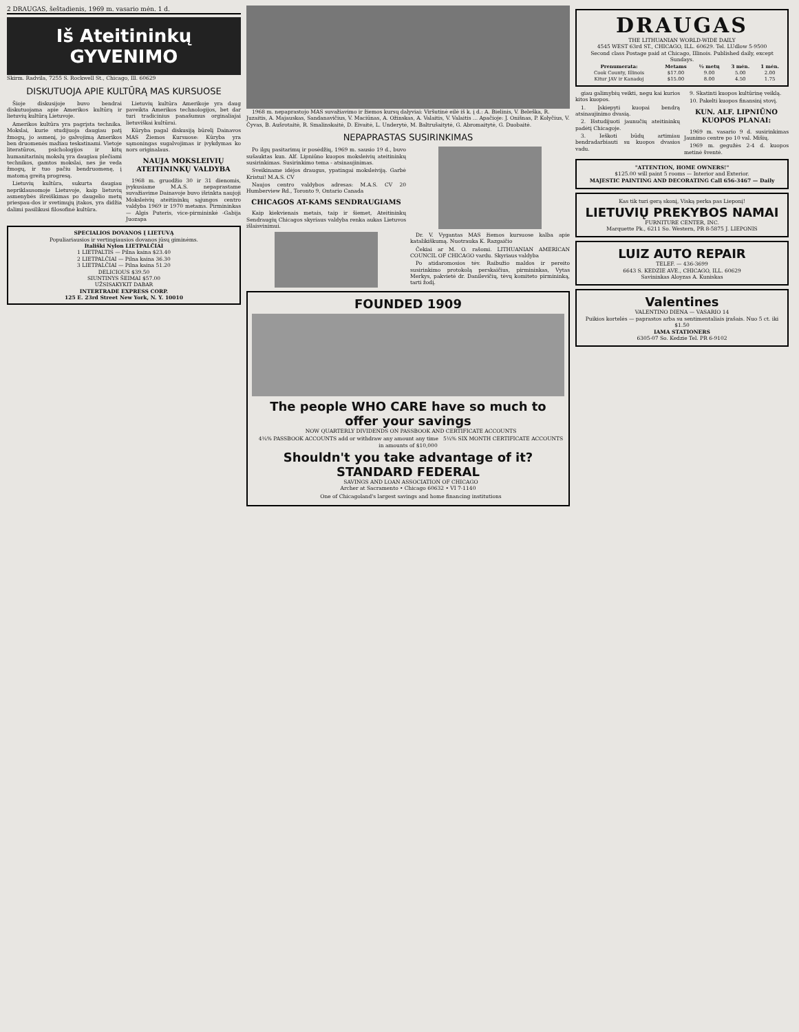2 DRAUGAS, šeštadienis, 1969 m. vasario mėn. 1 d.
Iš Ateitininkų GYVENIMO
Skirm. Radvila, 7255 S. Rockwell St., Chicago, Ill. 60629
DISKUTUOJA APIE KULTŪRĄ MAS KURSUOSE
Šioje diskusijoje buvo bendrai diskutuojama apie Amerikos kultūrą ir lietuvių kultūrą Lietuvoje.
Amerikos kultūra yra pagrįsta technika. Mokslai, kurie studijuoja daugiau patį žmogų, jo asmenį, jo galvojimą Amerikos ben druomenės mažiau teskatinami. Vietoje literatūros, psichologijos ir kitų humanitarinių mokslų yra daugiau plečiami technikos, gamtos mokslai, nes jie veda žmogų, ir tuo pačiu bendruomenę, į matomą greitą progresą.
Lietuvių kultūra, sukurta daugiau nepriklausomoje Lietuvoje, kaip lietuvių asmenybės išreiškimas po daugelio metų priespau-dos ir svetimųjų įtakos, yra didžia dalimi pasilikusi filosofinė kultūra.
Lietuvių kultūra Amerikoje yra daug paveikta Amerikos technologijos, bet dar turi tradicinius panašumus orginaliajai lietuviškai kultūrai.
Kūryba pagal diskusiją būrelį Dainavos MAS Žiemos Kursuose: Kūryba yra sąmoningas sugalvojimas ir įvykdymas ko nors originalaus.
NAUJA MOKSLEIVIŲ ATEITININKŲ VALDYBA
1968 m. gruodžio 30 ir 31 dienomis, įvykusiame M.A.S. nepaprastame suvažiavime Dainavoje buvo išrinkta naujoji Moksleivių ateitininkų sąjungos centro valdyba 1969 ir 1970 metams. Pirmininkas — Algis Puteris, vice-pirmininkė -Gabija Juozapa
SPECIALIOS DOVANOS Į LIETUVĄ
Populiariausios ir vertingiausios dovanos jūsų giminėms.
Itališki Nylon LIETPALČIAI
1 LIETPALTIS — Pilna kaina $23.40
2 LIETPALČIAI — Pilna kaina 36.30
3 LIETPALČIAI — Pilna kaina 51.20
DELICIOUS $39.50
SIUNTINYS ŠEIMAI $57.00
UŽSISAKYKIT DABAR
INTERTRADE EXPRESS CORP.
125 E. 23rd Street New York, N. Y. 10010
1968 m. nepaprastojo MAS suvažiavimo ir žiemos kursų dalyviai: Viršutinė eilė iš k. į d.: A. Bielinis, V. Beleška, R. Juzaitis, A. Majauskas, Sandanavičius, V. Maciūnas, A. Ožinskas, A. Valaitis, V. Valaitis ... Apačioje: J. Onišnas, P. Kolyčius, V. Čyvas, B. Aušrotaitė, R. Smalinskaitė, D. Eivaitė, L. Underytė, M. Baltrušaitytė, G. Abromaitytė, G. Duobaitė.
NEPAPRASTAS SUSIRINKIMAS
Po ilgų pasitarimų ir posėdžių, 1969 m. sausio 19 d., buvo sušauktas kun. Alf. Lipniūno kuopos moksleivių ateitininkų susirinkimas. Susirinkimo tema - atsinaujinimas.
Sveikiname idėjos draugus, ypatingai moksleiviją. Garbė Kristui! M.A.S. CV
Naujos centro valdybos adresas: M.A.S. CV 20 Humberview Rd., Toronto 9, Ontario Canada
CHICAGOS AT-KAMS SENDRAUGIAMS
Kaip kiekvienais metais, taip ir šiemet, Ateitininkų Sendraugių Chicagos skyriaus valdyba renka aukas Lietuvos išlaisvinimui.
Dr. V. Vygantas MAS žiemos kursuose kalba apie katalikiškumą. Nuotrauka K. Razgaičio
Čekiai ar M. O. rašomi. LITHUANIAN AMERICAN COUNCIL OF CHICAGO vardu. Skyriaus valdyba
Po atidaromosios tėv. Raibužio maldos ir pereito susirinkimo protokolą perskaičius, pirmininkas, Vytas Merkys, pakvietė dr. Danilevičių, tėvų komiteto pirmininką, tarti žodį.
FOUNDED 1909
The people WHO CARE have so much to offer your savings
NOW QUARTERLY DIVIDENDS ON PASSBOOK AND CERTIFICATE ACCOUNTS
4¾% PASSBOOK ACCOUNTS add or withdraw any amount any time 5¼% SIX MONTH CERTIFICATE ACCOUNTS in amounts of $10,000
Shouldn't you take advantage of it?
STANDARD FEDERAL
SAVINGS AND LOAN ASSOCIATION OF CHICAGO
Archer at Sacramento • Chicago 60632 • VI 7-1140
One of Chicagoland's largest savings and home financing institutions
DRAUGAS
THE LITHUANIAN WORLD-WIDE DAILY
4545 WEST 63rd ST., CHICAGO, ILL. 60629. Tel. LUdlow 5-9500
Second class Postage paid at Chicago, Illinois. Published daily, except Sundays.
| Prenumerata: | Metams | ½ metų | 3 mėn. | 1 mėn. |
| --- | --- | --- | --- | --- |
| Cook County, Illinois | $17.00 | 9.00 | 5.00 | 2.00 |
| Kitur JAV ir Kanadoj | $15.00 | 8.00 | 4.50 | 1.75 |
giau galimybių veikti, negu kai kurios kitos kuopos.
1. Įskiepyti kuopai bendrą atsinaujinimo dvasią.
2. Išstudijuoti jaunučių ateitininkų padėtį Chicagoje.
3. Ieškoti būdų artimiau bendradarbiauti su kuopos dvasios vadu.
9. Skatinti kuopos kultūrinę veiklą.
10. Pakelti kuopos finansinį stovį.
KUN. ALF. LIPNIŪNO KUOPOS PLANAI:
1969 m. vasario 9 d. susirinkimas Jaunimo centre po 10 val. Mišių.
1969 m. gegužės 2-4 d. kuopos metinė šventė.
"ATTENTION, HOME OWNERS!"
$125.00 will paint 5 rooms — Interior and Exterior.
MAJESTIC PAINTING AND DECORATING Call 656-3467 — Daily
Kas tik turi gerą skonį, Viską perka pas Lieponį!
LIETUVIŲ PREKYBOS NAMAI
FURNITURE CENTER, INC.
Marquette Pk., 6211 So. Western, PR 8-5875 J. LIEPONIS
LUIZ AUTO REPAIR
TELEF. — 436-3699
6643 S. KEDZIE AVE., CHICAGO, ILL. 60629
Savininkas Aloyzas A. Kuniskas
Valentines
VALENTINO DIENA — VASARIO 14
Puikios kortelės — paprastos arba su sentimentaliais įrašais. Nuo 5 ct. iki $1.50
IAMA STATIONERS
6305-07 So. Kedzie Tel. PR 6-9102